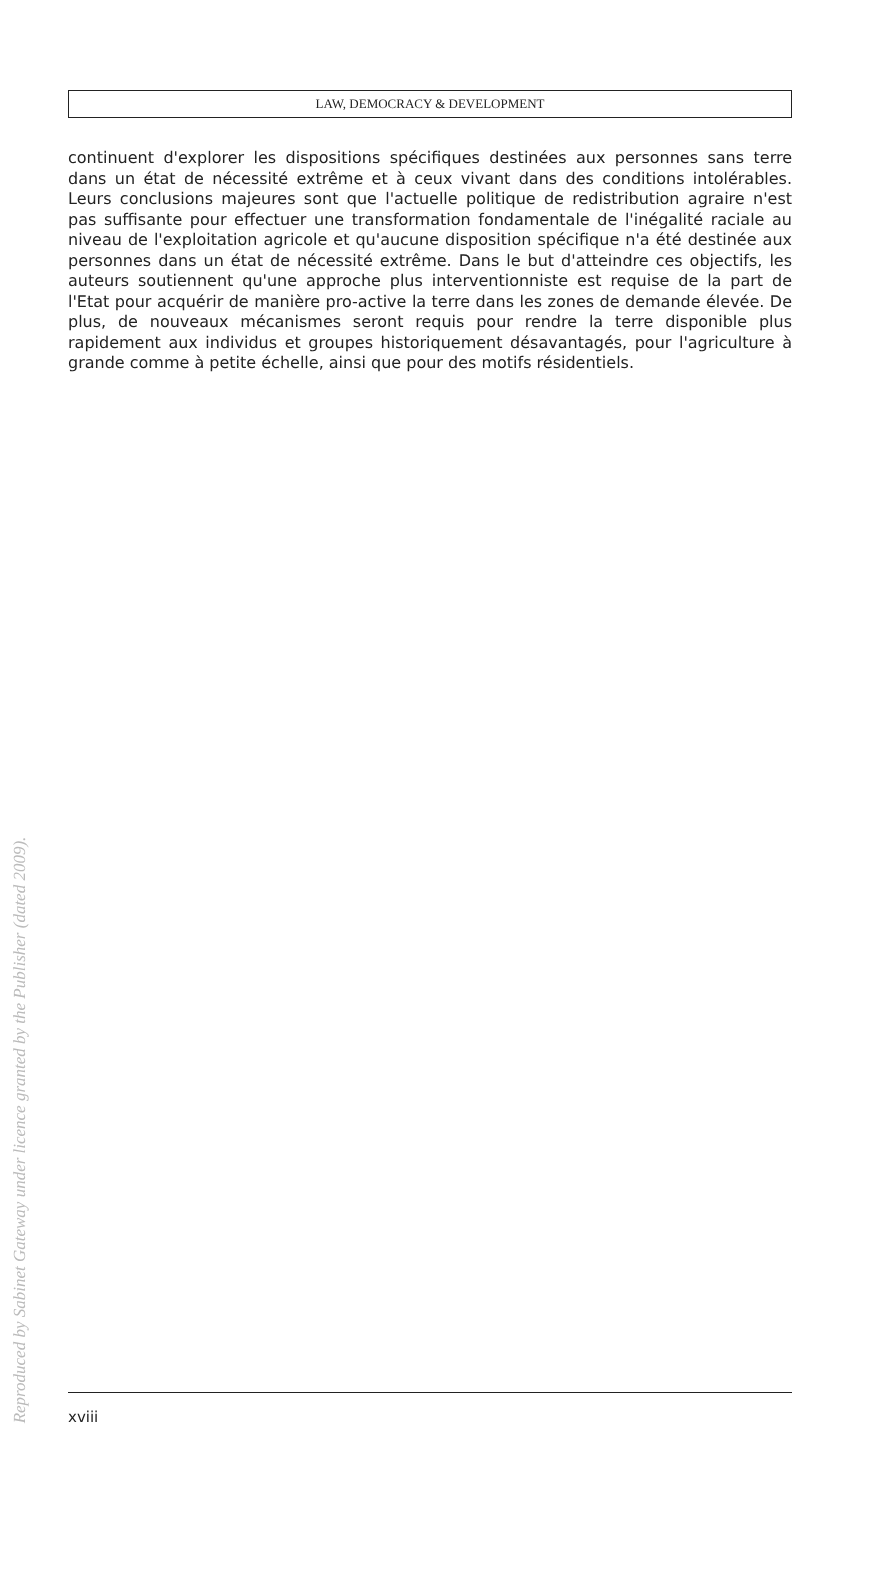LAW, DEMOCRACY & DEVELOPMENT
continuent d'explorer les dispositions spécifiques destinées aux personnes sans terre dans un état de nécessité extrême et à ceux vivant dans des conditions intolérables. Leurs conclusions majeures sont que l'actuelle politique de redistribution agraire n'est pas suffisante pour effectuer une transformation fondamentale de l'inégalité raciale au niveau de l'exploitation agricole et qu'aucune disposition spécifique n'a été destinée aux personnes dans un état de nécessité extrême. Dans le but d'atteindre ces objectifs, les auteurs soutiennent qu'une approche plus interventionniste est requise de la part de l'Etat pour acquérir de manière pro-active la terre dans les zones de demande élevée. De plus, de nouveaux mécanismes seront requis pour rendre la terre disponible plus rapidement aux individus et groupes historiquement désavantagés, pour l'agriculture à grande comme à petite échelle, ainsi que pour des motifs résidentiels.
xviii
Reproduced by Sabinet Gateway under licence granted by the Publisher (dated 2009).